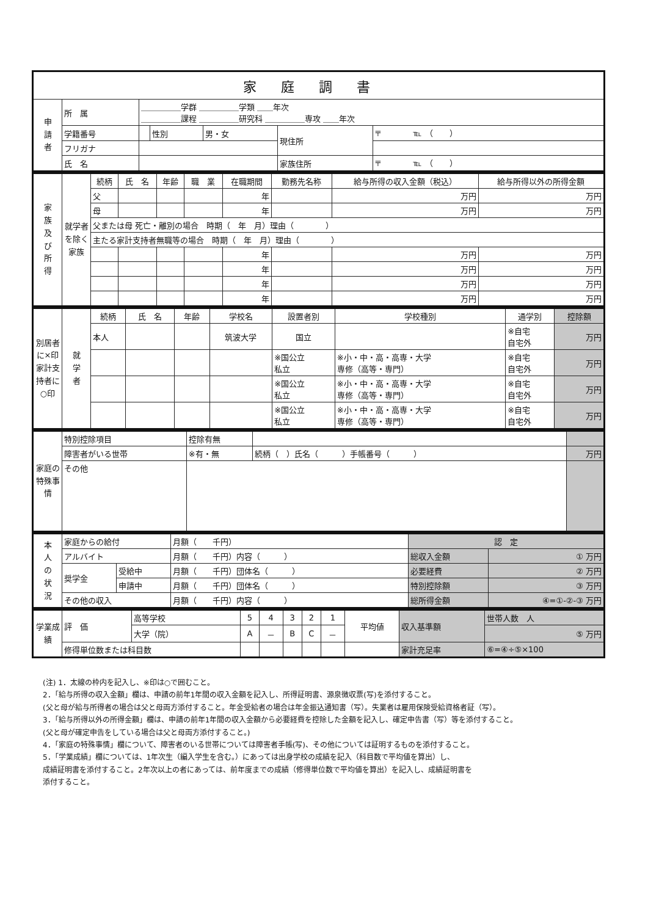| 家庭調書 | | | | | | |
| 申 請 者 | 所 属 | ＿＿＿＿＿学群 ＿＿＿＿＿学類 ＿＿年次 ＿＿＿＿＿課程 ＿＿＿＿＿研究科 ＿＿＿＿＿専攻 ＿＿年次 | | | | |
| | 学籍番号 | | 性別 | 男・女 | 現住所 | 〒 ℡ （ ） |
| | フリガナ | | | | | |
| | 氏 名 | | | | 家族住所 | 〒 ℡ （ ） |
| 家 族 及 び 所 得 | 就学者を除く家族 | 続柄 | 氏 名 | 年齢 | 職 業 | 在職期間 | 勤務先名称 | 給与所得の収入金額（税込） | 給与所得以外の所得金額 |
| | | 父 | | | | 年 | | 万円 | 万円 |
| | | 母 | | | | 年 | | 万円 | 万円 |
| | | 父または母 死亡・離別の場合 時期（ 年 月）理由（ ） | | | | | | | |
| | | 主たる家計支持者無職等の場合 時期（ 年 月）理由（ ） | | | | | | | |
| | | | | | | 年 | | 万円 | 万円 |
| | | | | | | 年 | | 万円 | 万円 |
| | | | | | | 年 | | 万円 | 万円 |
| | | | | | | 年 | | 万円 | 万円 |
| 別居者に×印 家計支持者に○印 | 就 学 者 | 続柄 | 氏 名 | 年齢 | 学校名 | 設置者別 | 学校種別 | 通学別 | 控除額 |
| | | 本人 | | | 筑波大学 | 国立 | | ※自宅 自宅外 | 万円 |
| | | | | | | ※国公立 私立 | ※小・中・高・高専・大学 専修（高等・専門） | ※自宅 自宅外 | 万円 |
| | | | | | | ※国公立 私立 | ※小・中・高・高専・大学 専修（高等・専門） | ※自宅 自宅外 | 万円 |
| | | | | | | ※国公立 私立 | ※小・中・高・高専・大学 専修（高等・専門） | ※自宅 自宅外 | 万円 |
| 家庭の特殊事情 | 特別控除項目 | 控除有無 | | |
| | 障害者がいる世帯 | ※有・無 | 続柄（ ）氏名（ ）手帳番号（ ） | 万円 |
| | その他 | | | |
| 本 人 の 状 況 | 家庭からの給付 | | 月額（ 千円） | 認 定 | |
| | アルバイト | | 月額（ 千円）内容（ ） | 総収入金額 | ① 万円 |
| | 奨学金 | 受給中 | 月額（ 千円）団体名（ ） | 必要経費 | ② 万円 |
| | | 申請中 | 月額（ 千円）団体名（ ） | 特別控除額 | ③ 万円 |
| | その他の収入 | | 月額（ 千円）内容（ ） | 総所得金額 | ④=①-②-③ 万円 |
| 学業成績 | 評 価 | 高等学校 | 5 | 4 | 3 | 2 | 1 | 平均値 | 収入基準額 | 世帯人数 人 |
| | | 大学（院） | A | － | B | C | － | | | ⑤ 万円 |
| | 修得単位数または科目数 | | | | | | | | 家計充足率 | ⑥=④÷⑤×100 |
(注) 1．太線の枠内を記入し、※印は○で囲むこと。
2．「給与所得の収入金額」欄は、申請の前年1年間の収入金額を記入し、所得証明書、源泉徴収票(写)を添付すること。
(父と母が給与所得者の場合は父と母両方添付すること。年金受給者の場合は年金振込通知書（写）。失業者は雇用保険受給資格者証（写）。
3．「給与所得以外の所得金額」欄は、申請の前年1年間の収入金額から必要経費を控除した金額を記入し、確定申告書（写）等を添付すること。
(父と母が確定申告をしている場合は父と母両方添付すること。)
4．「家庭の特殊事情」欄について、障害者のいる世帯については障害者手帳(写)、その他については証明するものを添付すること。
5．「学業成績」欄については、1年次生（編入学生を含む。）にあっては出身学校の成績を記入（科目数で平均値を算出）し、
成績証明書を添付すること。2年次以上の者にあっては、前年度までの成績（修得単位数で平均値を算出）を記入し、成績証明書を
添付すること。